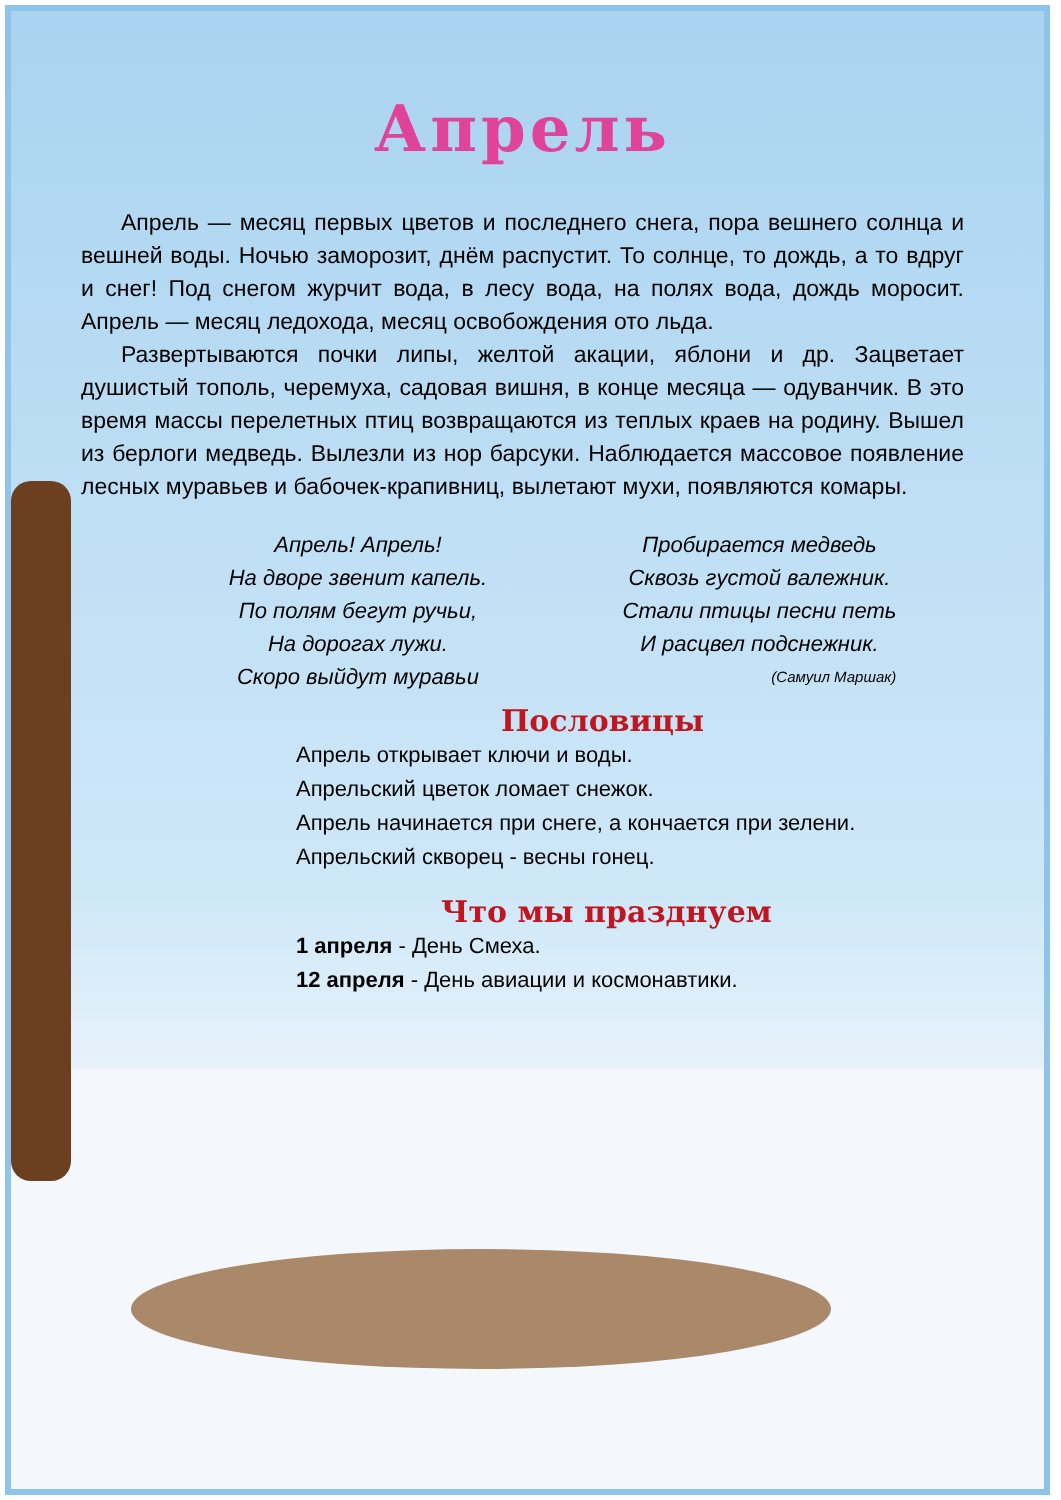Апрель
Апрель — месяц первых цветов и последнего снега, пора вешнего солнца и вешней воды. Ночью заморозит, днём распустит. То солнце, то дождь, а то вдруг и снег! Под снегом журчит вода, в лесу вода, на полях вода, дождь моросит. Апрель — месяц ледохода, месяц освобождения ото льда.
Развертываются почки липы, желтой акации, яблони и др. Зацветает душистый тополь, черемуха, садовая вишня, в конце месяца — одуванчик. В это время массы перелетных птиц возвращаются из теплых краев на родину. Вышел из берлоги медведь. Вылезли из нор барсуки. Наблюдается массовое появление лесных муравьев и бабочек-крапивниц, вылетают мухи, появляются комары.
Апрель! Апрель!
На дворе звенит капель.
По полям бегут ручьи,
На дорогах лужи.
Скоро выйдут муравьи
Пробирается медведь
Сквозь густой валежник.
Стали птицы песни петь
И расцвел подснежник.
(Самуил Маршак)
Пословицы
Апрель открывает ключи и воды.
Апрельский цветок ломает снежок.
Апрель начинается при снеге, а кончается при зелени.
Апрельский скворец - весны гонец.
Что мы празднуем
1 апреля - День Смеха.
12 апреля - День авиации и космонавтики.